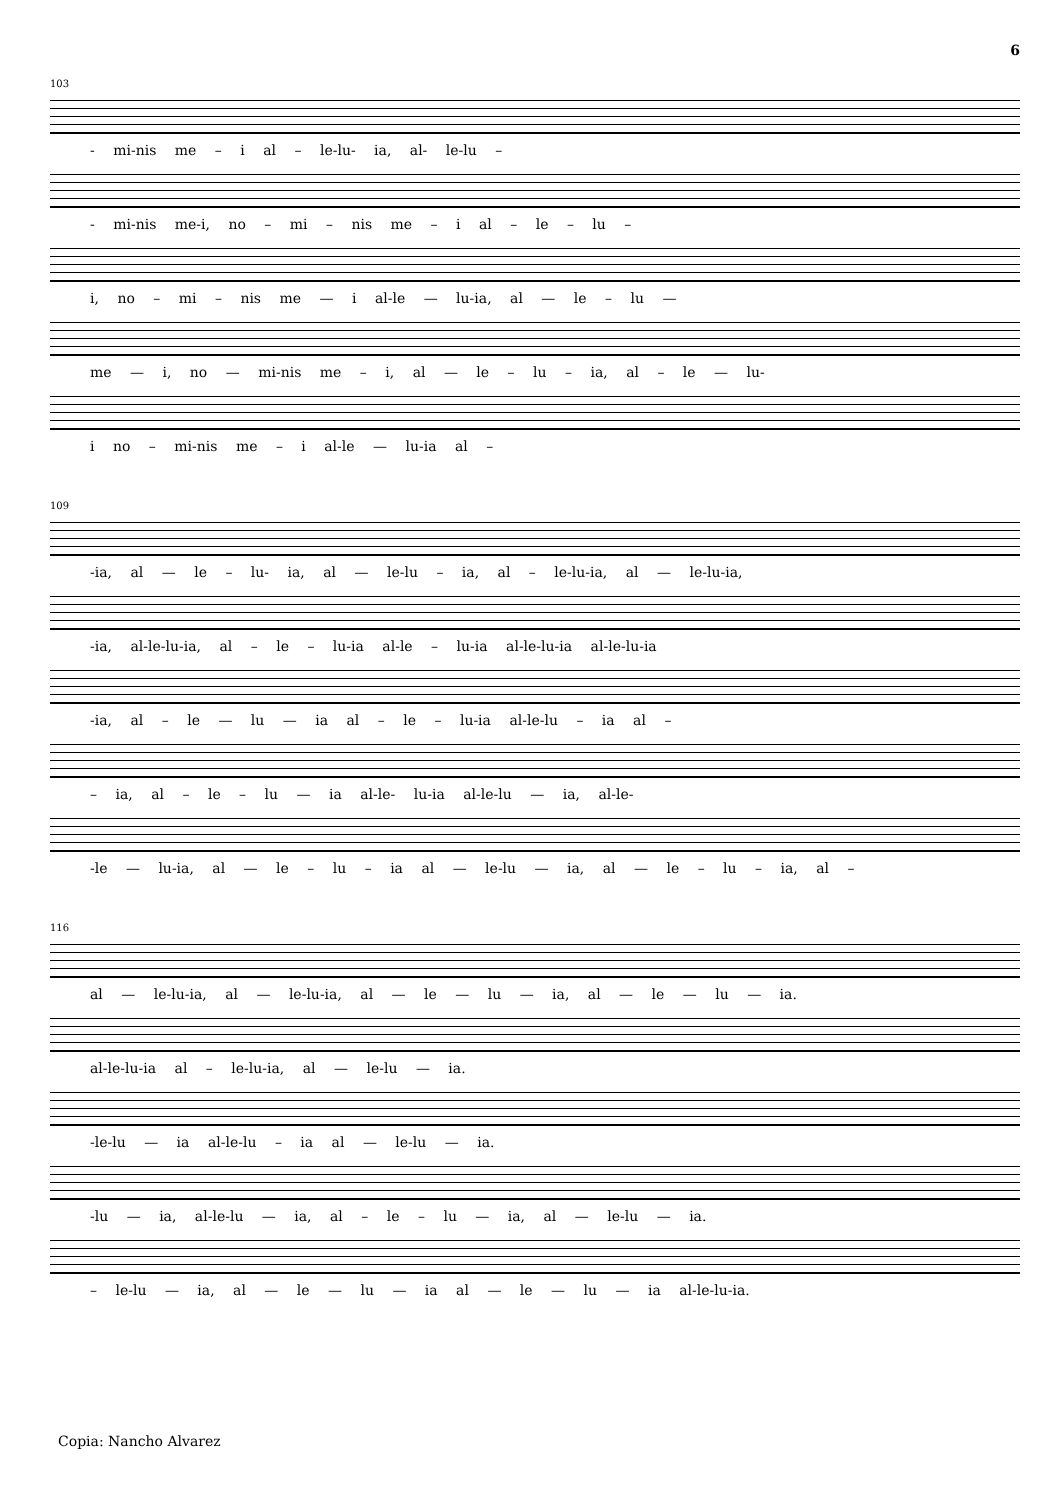6
103
- mi-nis me – i al – le-lu- ia, al- le-lu –
- mi-nis me-i, no – mi – nis me – i al – le – lu –
i, no – mi – nis me — i al-le — lu-ia, al — le – lu —
me — i, no — mi-nis me – i, al — le – lu – ia, al – le — lu-
i no – mi-nis me – i al-le — lu-ia al –
109
-ia, al — le – lu- ia, al — le-lu – ia, al – le-lu-ia, al — le-lu-ia,
-ia, al-le-lu-ia, al – le – lu-ia al-le – lu-ia al-le-lu-ia al-le-lu-ia
-ia, al – le — lu — ia al – le – lu-ia al-le-lu – ia al –
– ia, al – le – lu — ia al-le- lu-ia al-le-lu — ia, al-le-
-le — lu-ia, al — le – lu – ia al — le-lu — ia, al — le – lu – ia, al –
116
al — le-lu-ia, al — le-lu-ia, al — le — lu — ia, al — le — lu — ia.
al-le-lu-ia al – le-lu-ia, al — le-lu — ia.
-le-lu — ia al-le-lu – ia al — le-lu — ia.
-lu — ia, al-le-lu — ia, al – le – lu — ia, al — le-lu — ia.
– le-lu — ia, al — le — lu — ia al — le — lu — ia al-le-lu-ia.
Copia: Nancho Alvarez